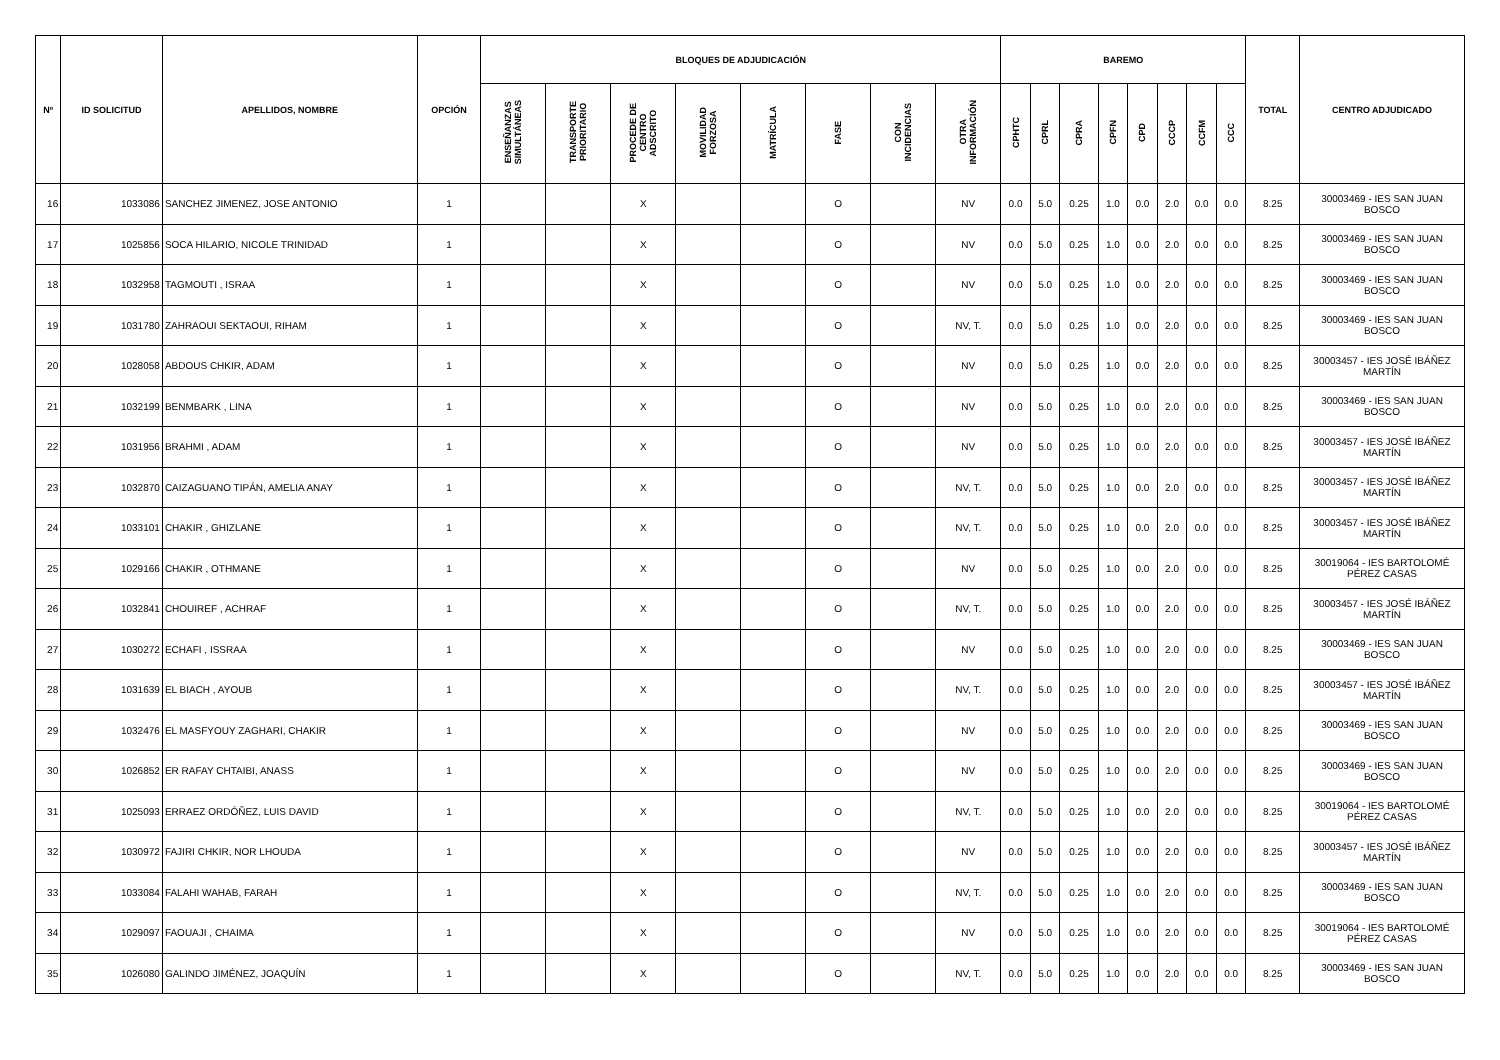| Nº | ID SOLICITUD | APELLIDOS, NOMBRE | OPCIÓN | BLOQUES DE ADJUDICACIÓN | | | | | | | | BAREMO | | | | | | | | TOTAL | CENTRO ADJUDICADO |
| --- | --- | --- | --- | --- | --- | --- | --- | --- | --- | --- | --- | --- | --- | --- | --- | --- | --- | --- | --- | --- | --- |
| | | | | ENSEÑANZAS SIMULTÁNEAS | TRANSPORTE PRIORITARIO | PROCEDE DE CENTRO ADSCRITO | MOVILIDAD FORZOSA | MATRÍCULA | FASE | CON INCIDENCIAS | OTRA INFORMACIÓN | CPHTC | CPRL | CPRA | CPFN | CPD | CCCP | CCFM | CCC | | |
| 16 | 1033086 | SANCHEZ JIMENEZ, JOSE ANTONIO | 1 | | | X | | | O | | NV | 0.0 | 5.0 | 0.25 | 1.0 | 0.0 | 2.0 | 0.0 | 0.0 | 8.25 | 30003469 - IES SAN JUAN BOSCO |
| 17 | 1025856 | SOCA HILARIO, NICOLE TRINIDAD | 1 | | | X | | | O | | NV | 0.0 | 5.0 | 0.25 | 1.0 | 0.0 | 2.0 | 0.0 | 0.0 | 8.25 | 30003469 - IES SAN JUAN BOSCO |
| 18 | 1032958 | TAGMOUTI , ISRAA | 1 | | | X | | | O | | NV | 0.0 | 5.0 | 0.25 | 1.0 | 0.0 | 2.0 | 0.0 | 0.0 | 8.25 | 30003469 - IES SAN JUAN BOSCO |
| 19 | 1031780 | ZAHRAOUI SEKTAOUI, RIHAM | 1 | | | X | | | O | | NV, T. | 0.0 | 5.0 | 0.25 | 1.0 | 0.0 | 2.0 | 0.0 | 0.0 | 8.25 | 30003469 - IES SAN JUAN BOSCO |
| 20 | 1028058 | ABDOUS CHKIR, ADAM | 1 | | | X | | | O | | NV | 0.0 | 5.0 | 0.25 | 1.0 | 0.0 | 2.0 | 0.0 | 0.0 | 8.25 | 30003457 - IES JOSÉ IBÁÑEZ MARTÍN |
| 21 | 1032199 | BENMBARK , LINA | 1 | | | X | | | O | | NV | 0.0 | 5.0 | 0.25 | 1.0 | 0.0 | 2.0 | 0.0 | 0.0 | 8.25 | 30003469 - IES SAN JUAN BOSCO |
| 22 | 1031956 | BRAHMI , ADAM | 1 | | | X | | | O | | NV | 0.0 | 5.0 | 0.25 | 1.0 | 0.0 | 2.0 | 0.0 | 0.0 | 8.25 | 30003457 - IES JOSÉ IBÁÑEZ MARTÍN |
| 23 | 1032870 | CAIZAGUANO TIPÁN, AMELIA ANAY | 1 | | | X | | | O | | NV, T. | 0.0 | 5.0 | 0.25 | 1.0 | 0.0 | 2.0 | 0.0 | 0.0 | 8.25 | 30003457 - IES JOSÉ IBÁÑEZ MARTÍN |
| 24 | 1033101 | CHAKIR , GHIZLANE | 1 | | | X | | | O | | NV, T. | 0.0 | 5.0 | 0.25 | 1.0 | 0.0 | 2.0 | 0.0 | 0.0 | 8.25 | 30003457 - IES JOSÉ IBÁÑEZ MARTÍN |
| 25 | 1029166 | CHAKIR , OTHMANE | 1 | | | X | | | O | | NV | 0.0 | 5.0 | 0.25 | 1.0 | 0.0 | 2.0 | 0.0 | 0.0 | 8.25 | 30019064 - IES BARTOLOMÉ PÉREZ CASAS |
| 26 | 1032841 | CHOUIREF , ACHRAF | 1 | | | X | | | O | | NV, T. | 0.0 | 5.0 | 0.25 | 1.0 | 0.0 | 2.0 | 0.0 | 0.0 | 8.25 | 30003457 - IES JOSÉ IBÁÑEZ MARTÍN |
| 27 | 1030272 | ECHAFI , ISSRAA | 1 | | | X | | | O | | NV | 0.0 | 5.0 | 0.25 | 1.0 | 0.0 | 2.0 | 0.0 | 0.0 | 8.25 | 30003469 - IES SAN JUAN BOSCO |
| 28 | 1031639 | EL BIACH , AYOUB | 1 | | | X | | | O | | NV, T. | 0.0 | 5.0 | 0.25 | 1.0 | 0.0 | 2.0 | 0.0 | 0.0 | 8.25 | 30003457 - IES JOSÉ IBÁÑEZ MARTÍN |
| 29 | 1032476 | EL MASFYOUY ZAGHARI, CHAKIR | 1 | | | X | | | O | | NV | 0.0 | 5.0 | 0.25 | 1.0 | 0.0 | 2.0 | 0.0 | 0.0 | 8.25 | 30003469 - IES SAN JUAN BOSCO |
| 30 | 1026852 | ER RAFAY CHTAIBI, ANASS | 1 | | | X | | | O | | NV | 0.0 | 5.0 | 0.25 | 1.0 | 0.0 | 2.0 | 0.0 | 0.0 | 8.25 | 30003469 - IES SAN JUAN BOSCO |
| 31 | 1025093 | ERRAEZ ORDÓÑEZ, LUIS DAVID | 1 | | | X | | | O | | NV, T. | 0.0 | 5.0 | 0.25 | 1.0 | 0.0 | 2.0 | 0.0 | 0.0 | 8.25 | 30019064 - IES BARTOLOMÉ PÉREZ CASAS |
| 32 | 1030972 | FAJIRI CHKIR, NOR LHOUDA | 1 | | | X | | | O | | NV | 0.0 | 5.0 | 0.25 | 1.0 | 0.0 | 2.0 | 0.0 | 0.0 | 8.25 | 30003457 - IES JOSÉ IBÁÑEZ MARTÍN |
| 33 | 1033084 | FALAHI WAHAB, FARAH | 1 | | | X | | | O | | NV, T. | 0.0 | 5.0 | 0.25 | 1.0 | 0.0 | 2.0 | 0.0 | 0.0 | 8.25 | 30003469 - IES SAN JUAN BOSCO |
| 34 | 1029097 | FAOUAJI , CHAIMA | 1 | | | X | | | O | | NV | 0.0 | 5.0 | 0.25 | 1.0 | 0.0 | 2.0 | 0.0 | 0.0 | 8.25 | 30019064 - IES BARTOLOMÉ PÉREZ CASAS |
| 35 | 1026080 | GALINDO JIMÉNEZ, JOAQUÍN | 1 | | | X | | | O | | NV, T. | 0.0 | 5.0 | 0.25 | 1.0 | 0.0 | 2.0 | 0.0 | 0.0 | 8.25 | 30003469 - IES SAN JUAN BOSCO |